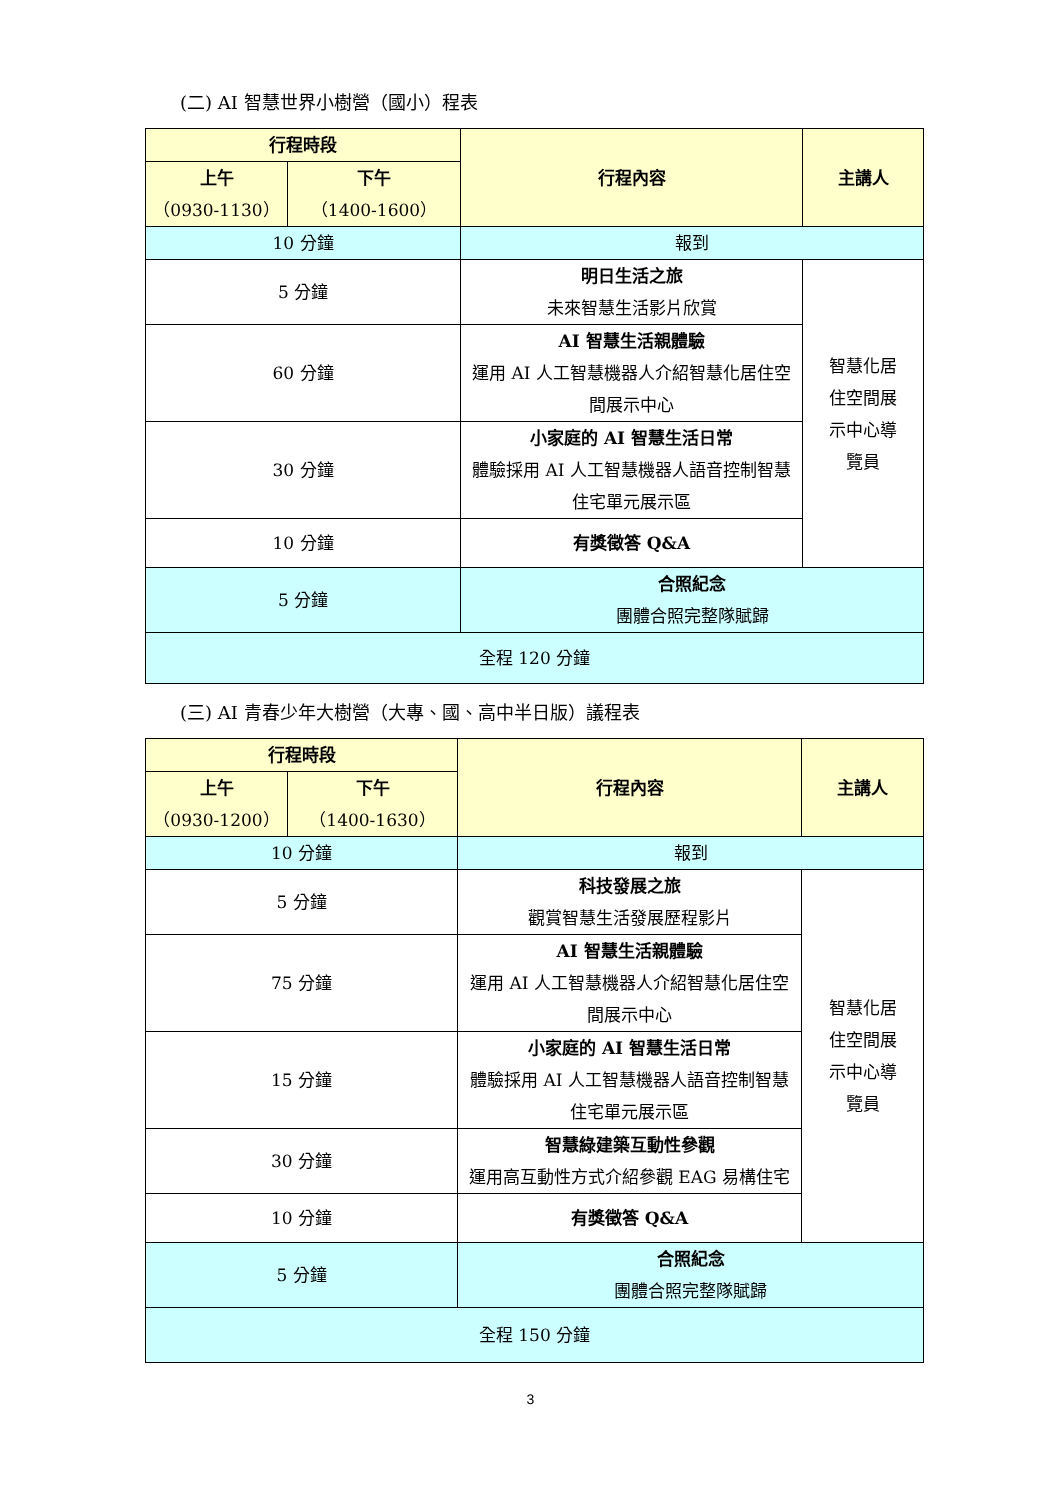(二) AI 智慧世界小樹營（國小）程表
| 行程時段 | | 行程內容 | 主講人 |
| --- | --- | --- | --- |
| 上午 （0930-1130） | 下午 （1400-1600） | | |
| 10 分鐘 | | 報到 | |
| 5 分鐘 | | 明日生活之旅 未來智慧生活影片欣賞 | 智慧化居 住空間展 示中心導 覽員 |
| 60 分鐘 | | AI 智慧生活親體驗 運用 AI 人工智慧機器人介紹智慧化居住空間展示中心 | |
| 30 分鐘 | | 小家庭的 AI 智慧生活日常 體驗採用 AI 人工智慧機器人語音控制智慧住宅單元展示區 | |
| 10 分鐘 | | 有獎徵答 Q&A | |
| 5 分鐘 | | 合照紀念 團體合照完整隊賦歸 | |
| 全程 120 分鐘 | | | |
(三) AI 青春少年大樹營（大專、國、高中半日版）議程表
| 行程時段 | | 行程內容 | 主講人 |
| --- | --- | --- | --- |
| 上午 （0930-1200） | 下午 （1400-1630） | | |
| 10 分鐘 | | 報到 | |
| 5 分鐘 | | 科技發展之旅 觀賞智慧生活發展歷程影片 | 智慧化居 住空間展 示中心導 覽員 |
| 75 分鐘 | | AI 智慧生活親體驗 運用 AI 人工智慧機器人介紹智慧化居住空間展示中心 | |
| 15 分鐘 | | 小家庭的 AI 智慧生活日常 體驗採用 AI 人工智慧機器人語音控制智慧住宅單元展示區 | |
| 30 分鐘 | | 智慧綠建築互動性參觀 運用高互動性方式介紹參觀 EAG 易構住宅 | |
| 10 分鐘 | | 有獎徵答 Q&A | |
| 5 分鐘 | | 合照紀念 團體合照完整隊賦歸 | |
| 全程 150 分鐘 | | | |
3